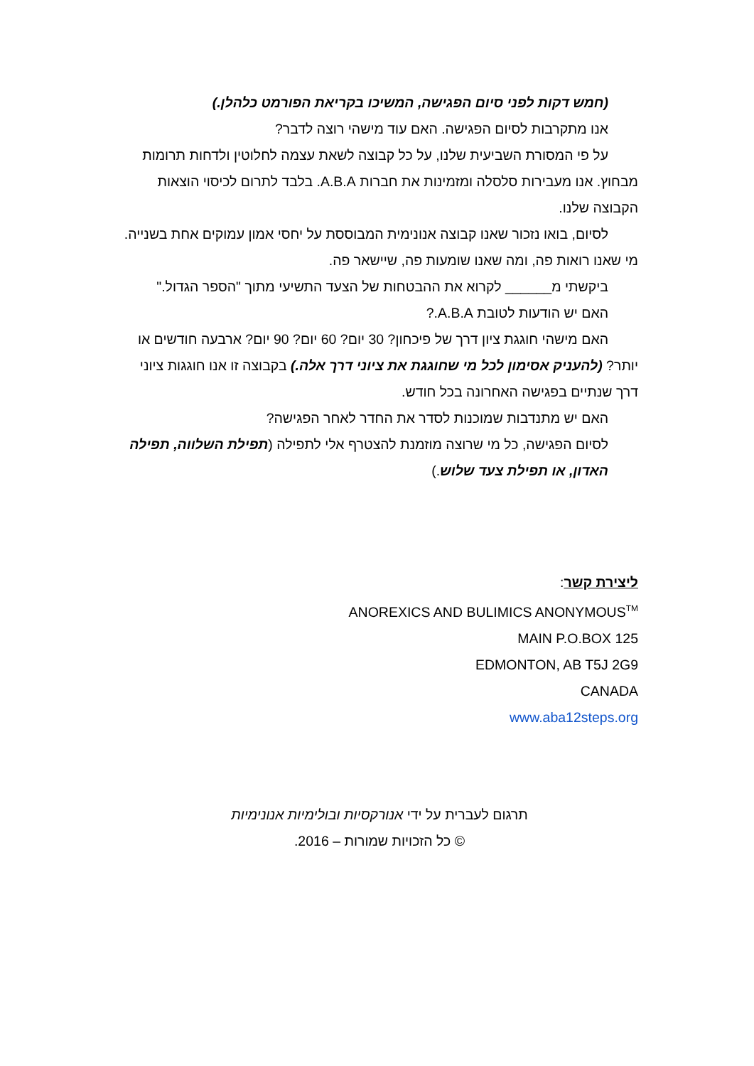(חמש דקות לפני סיום הפגישה, המשיכו בקריאת הפורמט כלהלן.)
אנו מתקרבות לסיום הפגישה. האם עוד מישהי רוצה לדבר?
על פי המסורת השביעית שלנו, על כל קבוצה לשאת עצמה לחלוטין ולדחות תרומות
מבחוץ. אנו מעבירות סלסלה ומזמינות את חברות A.B.A. בלבד לתרום לכיסוי הוצאות הקבוצה שלנו.
לסיום, בואו נזכור שאנו קבוצה אנונימית המבוססת על יחסי אמון עמוקים אחת בשנייה.
מי שאנו רואות פה, ומה שאנו שומעות פה, שיישאר פה.
ביקשתי מ______ לקרוא את ההבטחות של הצעד התשיעי מתוך "הספר הגדול."
האם יש הודעות לטובת A.B.A.?
האם מישהי חוגגת ציון דרך של פיכחון? 30 יום? 60 יום? 90 יום? ארבעה חודשים או
יותר? (להעניק אסימון לכל מי שחוגגת את ציוני דרך אלה.) בקבוצה זו אנו חוגגות ציוני דרך שנתיים בפגישה האחרונה בכל חודש.
האם יש מתנדבות שמוכנות לסדר את החדר לאחר הפגישה?
לסיום הפגישה, כל מי שרוצה מוזמנת להצטרף אלי לתפילה (תפילת השלווה, תפילה האדון, או תפילת צעד שלוש.)
ליצירת קשר:
ANOREXICS AND BULIMICS ANONYMOUS<sup>TM</sup>
MAIN P.O.BOX 125
EDMONTON, AB T5J 2G9
CANADA
www.aba12steps.org
תרגום לעברית על ידי אנורקסיות ובולימיות אנונימיות
© כל הזכויות שמורות – 2016.